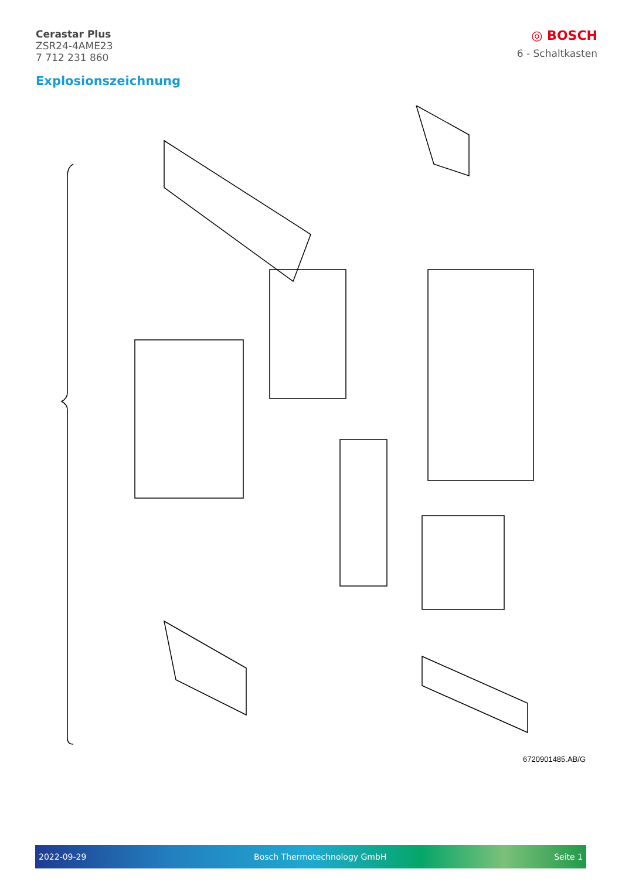Cerastar Plus
ZSR24-4AME23
7 712 231 860
◎ BOSCH
6 - Schaltkasten
Explosionszeichnung
6720901485.AB/G
2022-09-29 Bosch Thermotechnology GmbH Seite 1